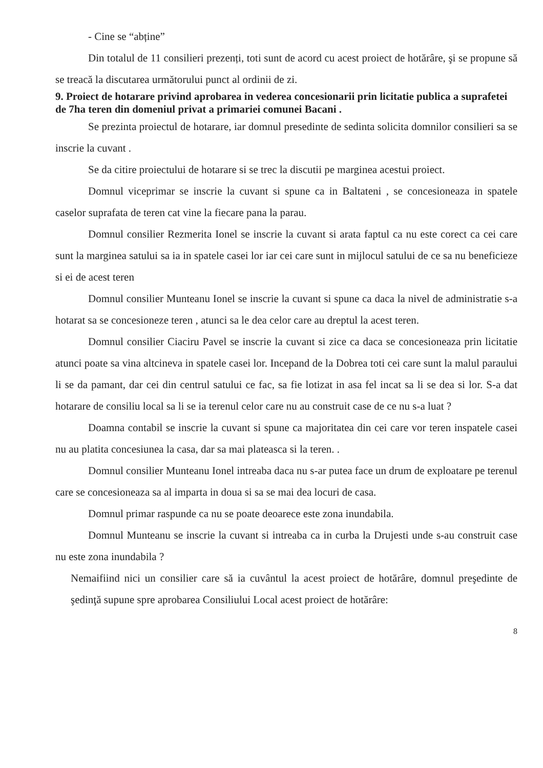- Cine se “abține”
Din totalul de 11 consilieri prezenți, toti sunt de acord cu acest proiect de hotărâre, şi se propune să se treacă la discutarea următorului punct al ordinii de zi.
9. Proiect de hotarare privind aprobarea in vederea concesionarii prin licitatie publica a suprafetei de 7ha teren din domeniul privat a primariei comunei Bacani .
Se prezinta proiectul de hotarare, iar domnul presedinte de sedinta solicita domnilor consilieri sa se inscrie la cuvant .
Se da citire proiectului de hotarare si se trec la discutii pe marginea acestui proiect.
Domnul viceprimar se inscrie la cuvant si spune ca in Baltateni , se concesioneaza in spatele caselor suprafata de teren cat vine la fiecare pana la parau.
Domnul consilier Rezmerita Ionel se inscrie la cuvant si arata faptul ca nu este corect ca cei care sunt la marginea satului sa ia in spatele casei lor iar cei care sunt in mijlocul satului de ce sa nu beneficieze si ei de acest teren
Domnul consilier Munteanu Ionel se inscrie la cuvant si spune ca daca la nivel de administratie s-a hotarat sa se concesioneze teren , atunci sa le dea celor care au dreptul la acest teren.
Domnul consilier Ciaciru Pavel se inscrie la cuvant si zice ca daca se concesioneaza prin licitatie atunci poate sa vina altcineva in spatele casei lor. Incepand de la Dobrea toti cei care sunt la malul paraului li se da pamant, dar cei din centrul satului ce fac, sa fie lotizat in asa fel incat sa li se dea si lor. S-a dat hotarare de consiliu local sa li se ia terenul celor care nu au construit case de ce nu s-a luat ?
Doamna contabil se inscrie la cuvant si spune ca majoritatea din cei care vor teren inspatele casei nu au platita concesiunea la casa, dar sa mai plateasca si la teren. .
Domnul consilier Munteanu Ionel intreaba daca nu s-ar putea face un drum de exploatare pe terenul care se concesioneaza sa al imparta in doua si sa se mai dea locuri de casa.
Domnul primar raspunde ca nu se poate deoarece este zona inundabila.
Domnul Munteanu se inscrie la cuvant si intreaba ca in curba la Drujesti unde s-au construit case nu este zona inundabila ?
Nemaifiind nici un consilier care să ia cuvântul la acest proiect de hotărâre, domnul preşedinte de şedinţă supune spre aprobarea Consiliului Local acest proiect de hotărâre:
8